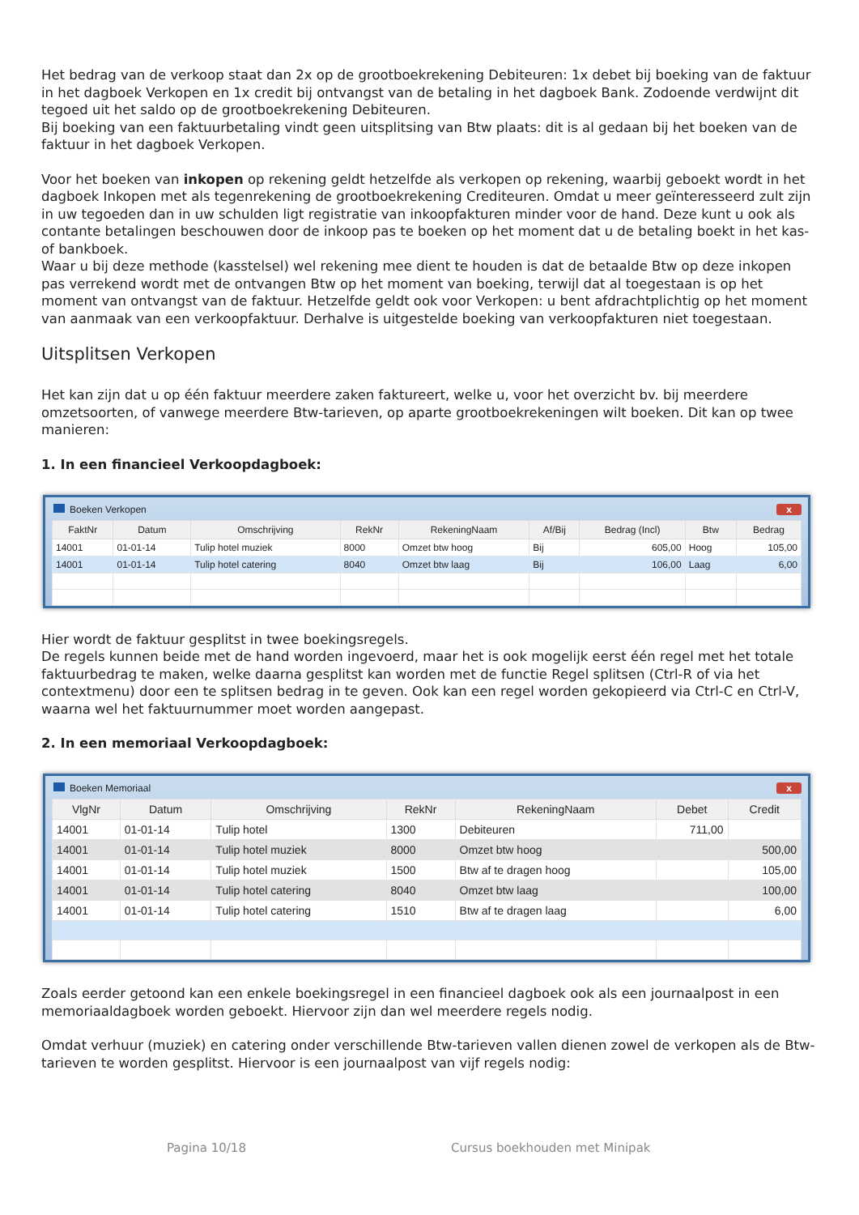Het bedrag van de verkoop staat dan 2x op de grootboekrekening Debiteuren: 1x debet bij boeking van de faktuur in het dagboek Verkopen en 1x credit bij ontvangst van de betaling in het dagboek Bank. Zodoende verdwijnt dit tegoed uit het saldo op de grootboekrekening Debiteuren.
Bij boeking van een faktuurbetaling vindt geen uitsplitsing van Btw plaats: dit is al gedaan bij het boeken van de faktuur in het dagboek Verkopen.
Voor het boeken van inkopen op rekening geldt hetzelfde als verkopen op rekening, waarbij geboekt wordt in het dagboek Inkopen met als tegenrekening de grootboekrekening Crediteuren. Omdat u meer geïnteresseerd zult zijn in uw tegoeden dan in uw schulden ligt registratie van inkoopfakturen minder voor de hand. Deze kunt u ook als contante betalingen beschouwen door de inkoop pas te boeken op het moment dat u de betaling boekt in het kas- of bankboek.
Waar u bij deze methode (kasstelsel) wel rekening mee dient te houden is dat de betaalde Btw op deze inkopen pas verrekend wordt met de ontvangen Btw op het moment van boeking, terwijl dat al toegestaan is op het moment van ontvangst van de faktuur. Hetzelfde geldt ook voor Verkopen: u bent afdrachtplichtig op het moment van aanmaak van een verkoopfaktuur. Derhalve is uitgestelde boeking van verkoopfakturen niet toegestaan.
Uitsplitsen Verkopen
Het kan zijn dat u op één faktuur meerdere zaken faktureert, welke u, voor het overzicht bv. bij meerdere omzetsoorten, of vanwege meerdere Btw-tarieven, op aparte grootboekrekeningen wilt boeken. Dit kan op twee manieren:
1. In een financieel Verkoopdagboek:
Boeken Verkopen x
| FaktNr | Datum | Omschrijving | RekNr | RekeningNaam | Af/Bij | Bedrag (Incl) | Btw | Bedrag |
| --- | --- | --- | --- | --- | --- | --- | --- | --- |
| 14001 | 01-01-14 | Tulip hotel muziek | 8000 | Omzet btw hoog | Bij | 605,00 | Hoog | 105,00 |
| 14001 | 01-01-14 | Tulip hotel catering | 8040 | Omzet btw laag | Bij | 106,00 | Laag | 6,00 |
Hier wordt de faktuur gesplitst in twee boekingsregels.
De regels kunnen beide met de hand worden ingevoerd, maar het is ook mogelijk eerst één regel met het totale faktuurbedrag te maken, welke daarna gesplitst kan worden met de functie Regel splitsen (Ctrl-R of via het contextmenu) door een te splitsen bedrag in te geven. Ook kan een regel worden gekopieerd via Ctrl-C en Ctrl-V, waarna wel het faktuurnummer moet worden aangepast.
2. In een memoriaal Verkoopdagboek:
Boeken Memoriaal x
| VlgNr | Datum | Omschrijving | RekNr | RekeningNaam | Debet | Credit |
| --- | --- | --- | --- | --- | --- | --- |
| 14001 | 01-01-14 | Tulip hotel | 1300 | Debiteuren | 711,00 | |
| 14001 | 01-01-14 | Tulip hotel muziek | 8000 | Omzet btw hoog | | 500,00 |
| 14001 | 01-01-14 | Tulip hotel muziek | 1500 | Btw af te dragen hoog | | 105,00 |
| 14001 | 01-01-14 | Tulip hotel catering | 8040 | Omzet btw laag | | 100,00 |
| 14001 | 01-01-14 | Tulip hotel catering | 1510 | Btw af te dragen laag | | 6,00 |
Zoals eerder getoond kan een enkele boekingsregel in een financieel dagboek ook als een journaalpost in een memoriaaldagboek worden geboekt. Hiervoor zijn dan wel meerdere regels nodig.
Omdat verhuur (muziek) en catering onder verschillende Btw-tarieven vallen dienen zowel de verkopen als de Btw-tarieven te worden gesplitst. Hiervoor is een journaalpost van vijf regels nodig:
Pagina 10/18 Cursus boekhouden met Minipak